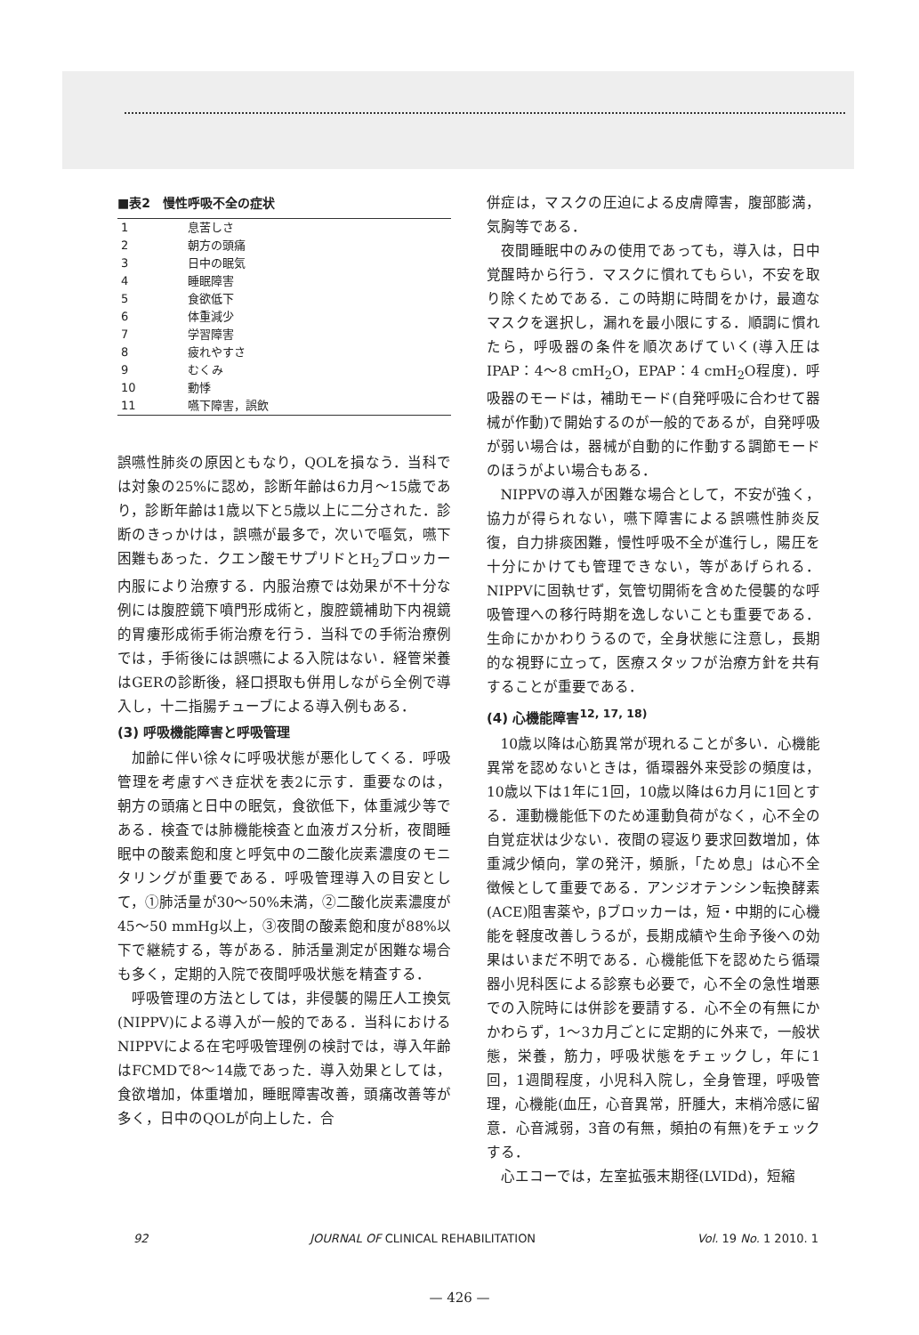■表2　慢性呼吸不全の症状
| 1 | 息苦しさ |
| 2 | 朝方の頭痛 |
| 3 | 日中の眠気 |
| 4 | 睡眠障害 |
| 5 | 食欲低下 |
| 6 | 体重減少 |
| 7 | 学習障害 |
| 8 | 疲れやすさ |
| 9 | むくみ |
| 10 | 動悸 |
| 11 | 嚥下障害，誤飲 |
誤嚥性肺炎の原因ともなり，QOLを損なう．当科では対象の25%に認め，診断年齢は6カ月〜15歳であり，診断年齢は1歳以下と5歳以上に二分された．診断のきっかけは，誤嚥が最多で，次いで嘔気，嚥下困難もあった．クエン酸モサプリドとH<sub>2</sub>ブロッカー内服により治療する．内服治療では効果が不十分な例には腹腔鏡下噴門形成術と，腹腔鏡補助下内視鏡的胃瘻形成術手術治療を行う．当科での手術治療例では，手術後には誤嚥による入院はない．経管栄養はGERの診断後，経口摂取も併用しながら全例で導入し，十二指腸チューブによる導入例もある．
(3) 呼吸機能障害と呼吸管理
加齢に伴い徐々に呼吸状態が悪化してくる．呼吸管理を考慮すべき症状を表2に示す．重要なのは，朝方の頭痛と日中の眠気，食欲低下，体重減少等である．検査では肺機能検査と血液ガス分析，夜間睡眠中の酸素飽和度と呼気中の二酸化炭素濃度のモニタリングが重要である．呼吸管理導入の目安として，①肺活量が30〜50%未満，②二酸化炭素濃度が45〜50 mmHg以上，③夜間の酸素飽和度が88%以下で継続する，等がある．肺活量測定が困難な場合も多く，定期的入院で夜間呼吸状態を精査する．
呼吸管理の方法としては，非侵襲的陽圧人工換気(NIPPV)による導入が一般的である．当科におけるNIPPVによる在宅呼吸管理例の検討では，導入年齢はFCMDで8〜14歳であった．導入効果としては，食欲増加，体重増加，睡眠障害改善，頭痛改善等が多く，日中のQOLが向上した．合
併症は，マスクの圧迫による皮膚障害，腹部膨満，気胸等である．
夜間睡眠中のみの使用であっても，導入は，日中覚醒時から行う．マスクに慣れてもらい，不安を取り除くためである．この時期に時間をかけ，最適なマスクを選択し，漏れを最小限にする．順調に慣れたら，呼吸器の条件を順次あげていく(導入圧はIPAP：4〜8 cmH<sub>2</sub>O，EPAP：4 cmH<sub>2</sub>O程度)．呼吸器のモードは，補助モード(自発呼吸に合わせて器械が作動)で開始するのが一般的であるが，自発呼吸が弱い場合は，器械が自動的に作動する調節モードのほうがよい場合もある．
NIPPVの導入が困難な場合として，不安が強く，協力が得られない，嚥下障害による誤嚥性肺炎反復，自力排痰困難，慢性呼吸不全が進行し，陽圧を十分にかけても管理できない，等があげられる．NIPPVに固執せず，気管切開術を含めた侵襲的な呼吸管理への移行時期を逸しないことも重要である．生命にかかわりうるので，全身状態に注意し，長期的な視野に立って，医療スタッフが治療方針を共有することが重要である．
(4) 心機能障害<sup>12, 17, 18)</sup>
10歳以降は心筋異常が現れることが多い．心機能異常を認めないときは，循環器外来受診の頻度は，10歳以下は1年に1回，10歳以降は6カ月に1回とする．運動機能低下のため運動負荷がなく，心不全の自覚症状は少ない．夜間の寝返り要求回数増加，体重減少傾向，掌の発汗，頻脈，「ため息」は心不全徴候として重要である．アンジオテンシン転換酵素(ACE)阻害薬や，βブロッカーは，短・中期的に心機能を軽度改善しうるが，長期成績や生命予後への効果はいまだ不明である．心機能低下を認めたら循環器小児科医による診察も必要で，心不全の急性増悪での入院時には併診を要請する．心不全の有無にかかわらず，1〜3カ月ごとに定期的に外来で，一般状態，栄養，筋力，呼吸状態をチェックし，年に1回，1週間程度，小児科入院し，全身管理，呼吸管理，心機能(血圧，心音異常，肝腫大，末梢冷感に留意．心音減弱，3音の有無，頻拍の有無)をチェックする．
心エコーでは，左室拡張末期径(LVIDd)，短縮
92 JOURNAL OF CLINICAL REHABILITATION Vol. 19 No. 1 2010. 1
— 426 —